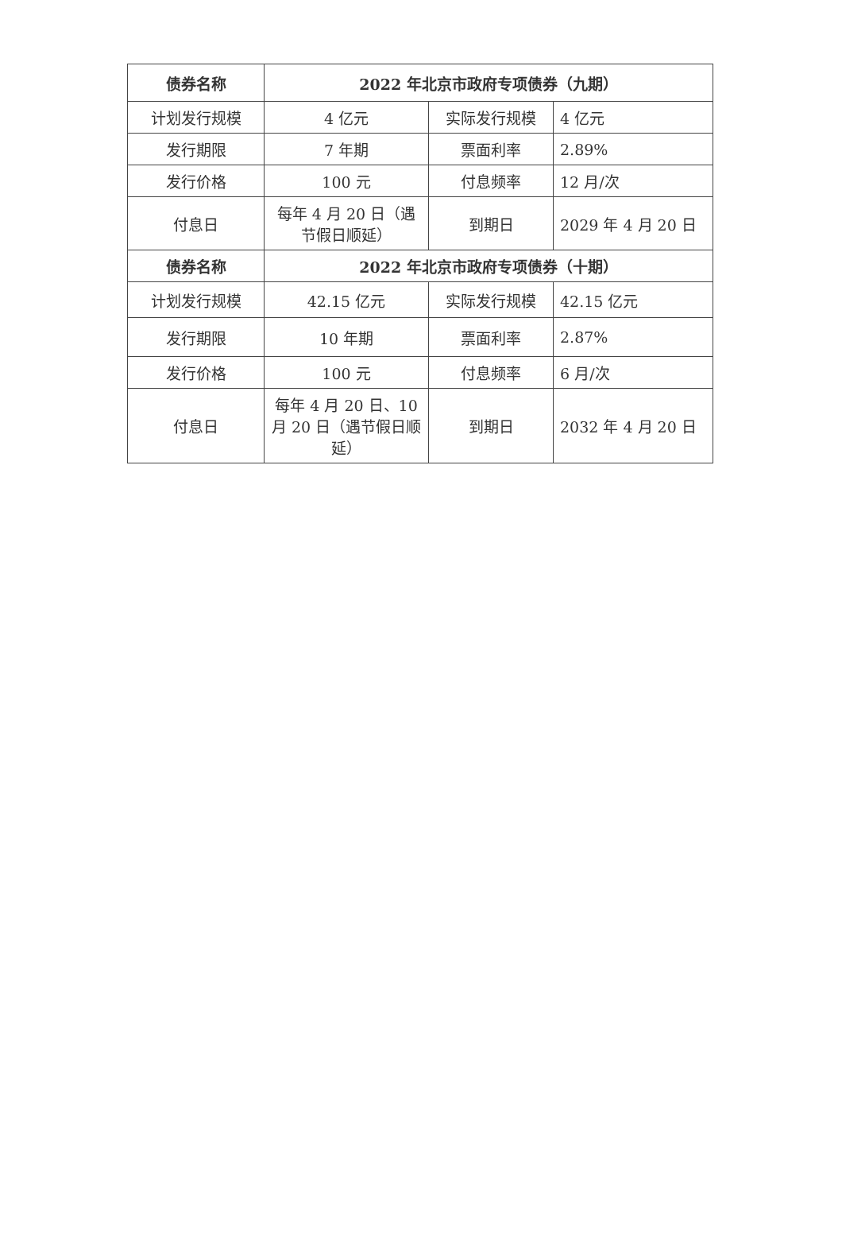| 债券名称 | 2022 年北京市政府专项债券（九期） | | |
| --- | --- | --- | --- |
| 计划发行规模 | 4 亿元 | 实际发行规模 | 4 亿元 |
| 发行期限 | 7 年期 | 票面利率 | 2.89% |
| 发行价格 | 100 元 | 付息频率 | 12 月/次 |
| 付息日 | 每年 4 月 20 日（遇节假日顺延） | 到期日 | 2029 年 4 月 20 日 |
| 债券名称 | 2022 年北京市政府专项债券（十期） | | |
| 计划发行规模 | 42.15 亿元 | 实际发行规模 | 42.15 亿元 |
| 发行期限 | 10 年期 | 票面利率 | 2.87% |
| 发行价格 | 100 元 | 付息频率 | 6 月/次 |
| 付息日 | 每年 4 月 20 日、10 月 20 日（遇节假日顺延） | 到期日 | 2032 年 4 月 20 日 |